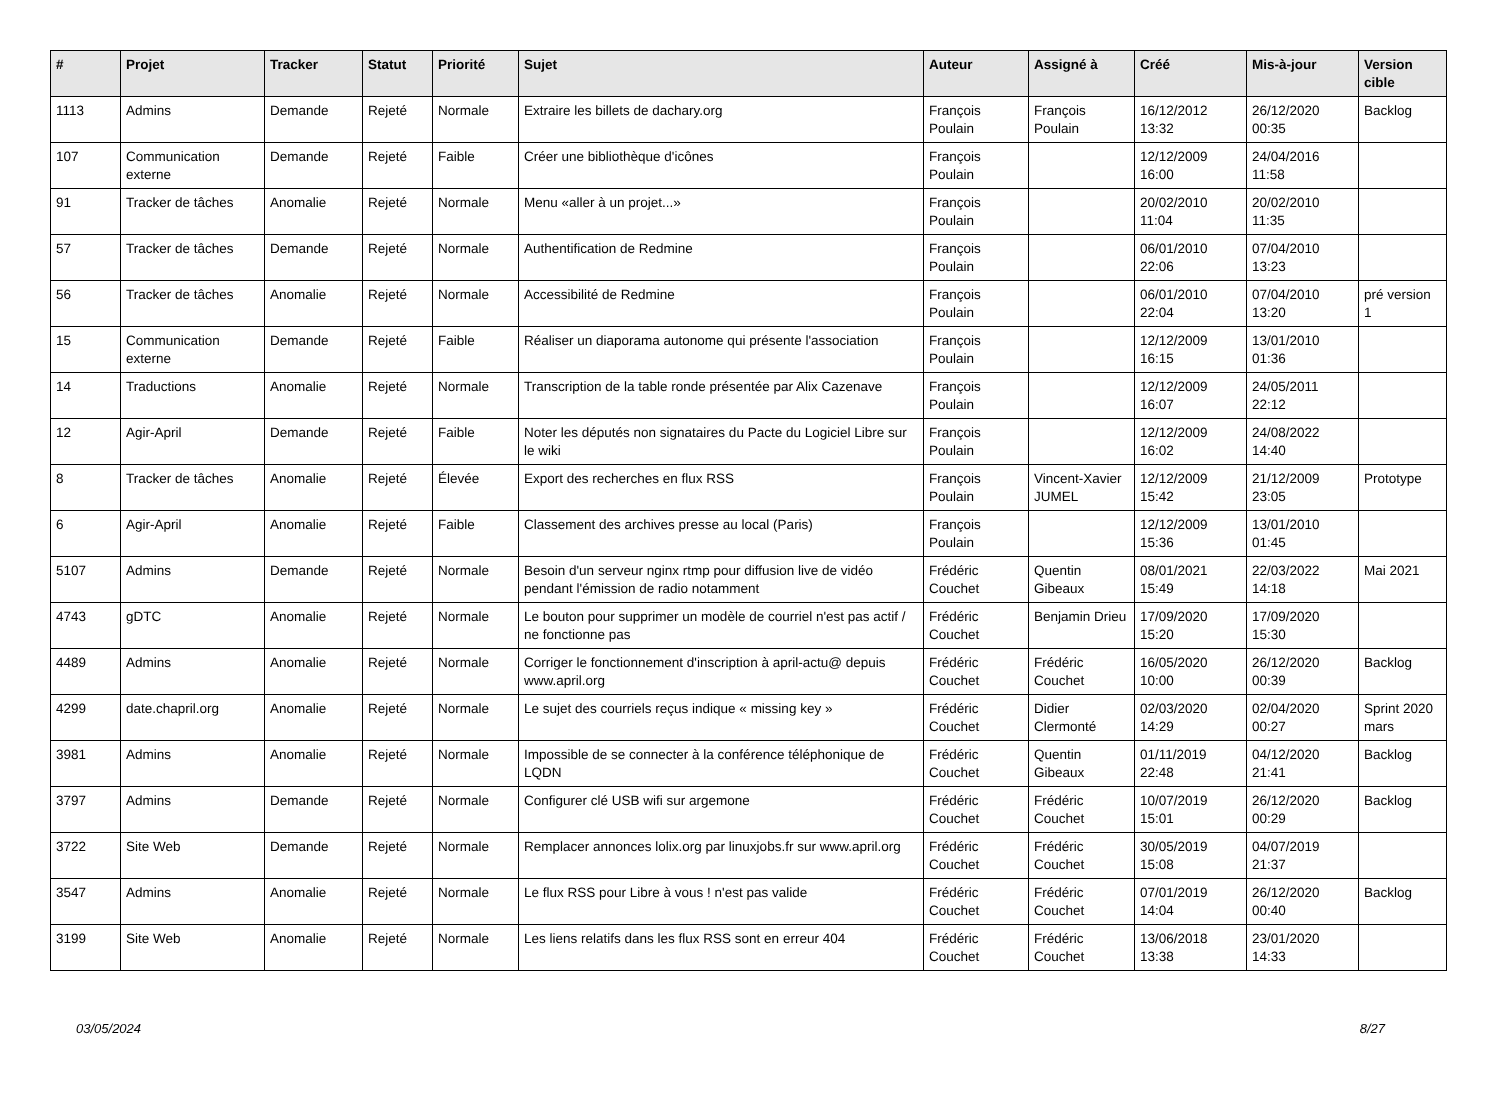| # | Projet | Tracker | Statut | Priorité | Sujet | Auteur | Assigné à | Créé | Mis-à-jour | Version cible |
| --- | --- | --- | --- | --- | --- | --- | --- | --- | --- | --- |
| 1113 | Admins | Demande | Rejeté | Normale | Extraire les billets de dachary.org | François Poulain | François Poulain | 16/12/2012 13:32 | 26/12/2020 00:35 | Backlog |
| 107 | Communication externe | Demande | Rejeté | Faible | Créer une bibliothèque d'icônes | François Poulain | | 12/12/2009 16:00 | 24/04/2016 11:58 | |
| 91 | Tracker de tâches | Anomalie | Rejeté | Normale | Menu «aller à un projet...» | François Poulain | | 20/02/2010 11:04 | 20/02/2010 11:35 | |
| 57 | Tracker de tâches | Demande | Rejeté | Normale | Authentification de Redmine | François Poulain | | 06/01/2010 22:06 | 07/04/2010 13:23 | |
| 56 | Tracker de tâches | Anomalie | Rejeté | Normale | Accessibilité de Redmine | François Poulain | | 06/01/2010 22:04 | 07/04/2010 13:20 | pré version 1 |
| 15 | Communication externe | Demande | Rejeté | Faible | Réaliser un diaporama autonome qui présente l'association | François Poulain | | 12/12/2009 16:15 | 13/01/2010 01:36 | |
| 14 | Traductions | Anomalie | Rejeté | Normale | Transcription de la table ronde présentée par Alix Cazenave | François Poulain | | 12/12/2009 16:07 | 24/05/2011 22:12 | |
| 12 | Agir-April | Demande | Rejeté | Faible | Noter les députés non signataires du Pacte du Logiciel Libre sur le wiki | François Poulain | | 12/12/2009 16:02 | 24/08/2022 14:40 | |
| 8 | Tracker de tâches | Anomalie | Rejeté | Élevée | Export des recherches en flux RSS | François Poulain | Vincent-Xavier JUMEL | 12/12/2009 15:42 | 21/12/2009 23:05 | Prototype |
| 6 | Agir-April | Anomalie | Rejeté | Faible | Classement des archives presse au local (Paris) | François Poulain | | 12/12/2009 15:36 | 13/01/2010 01:45 | |
| 5107 | Admins | Demande | Rejeté | Normale | Besoin d'un serveur nginx rtmp pour diffusion live de vidéo pendant l'émission de radio notamment | Frédéric Couchet | Quentin Gibeaux | 08/01/2021 15:49 | 22/03/2022 14:18 | Mai 2021 |
| 4743 | gDTC | Anomalie | Rejeté | Normale | Le bouton pour supprimer un modèle de courriel n'est pas actif / ne fonctionne pas | Frédéric Couchet | Benjamin Drieu | 17/09/2020 15:20 | 17/09/2020 15:30 | |
| 4489 | Admins | Anomalie | Rejeté | Normale | Corriger le fonctionnement d'inscription à april-actu@ depuis www.april.org | Frédéric Couchet | Frédéric Couchet | 16/05/2020 10:00 | 26/12/2020 00:39 | Backlog |
| 4299 | date.chapril.org | Anomalie | Rejeté | Normale | Le sujet des courriels reçus indique « missing key » | Frédéric Couchet | Didier Clermonté | 02/03/2020 14:29 | 02/04/2020 00:27 | Sprint 2020 mars |
| 3981 | Admins | Anomalie | Rejeté | Normale | Impossible de se connecter à la conférence téléphonique de LQDN | Frédéric Couchet | Quentin Gibeaux | 01/11/2019 22:48 | 04/12/2020 21:41 | Backlog |
| 3797 | Admins | Demande | Rejeté | Normale | Configurer clé USB wifi sur argemone | Frédéric Couchet | Frédéric Couchet | 10/07/2019 15:01 | 26/12/2020 00:29 | Backlog |
| 3722 | Site Web | Demande | Rejeté | Normale | Remplacer annonces lolix.org par linuxjobs.fr sur www.april.org | Frédéric Couchet | Frédéric Couchet | 30/05/2019 15:08 | 04/07/2019 21:37 | |
| 3547 | Admins | Anomalie | Rejeté | Normale | Le flux RSS pour Libre à vous ! n'est pas valide | Frédéric Couchet | Frédéric Couchet | 07/01/2019 14:04 | 26/12/2020 00:40 | Backlog |
| 3199 | Site Web | Anomalie | Rejeté | Normale | Les liens relatifs dans les flux RSS sont en erreur 404 | Frédéric Couchet | Frédéric Couchet | 13/06/2018 13:38 | 23/01/2020 14:33 | |
03/05/2024 8/27